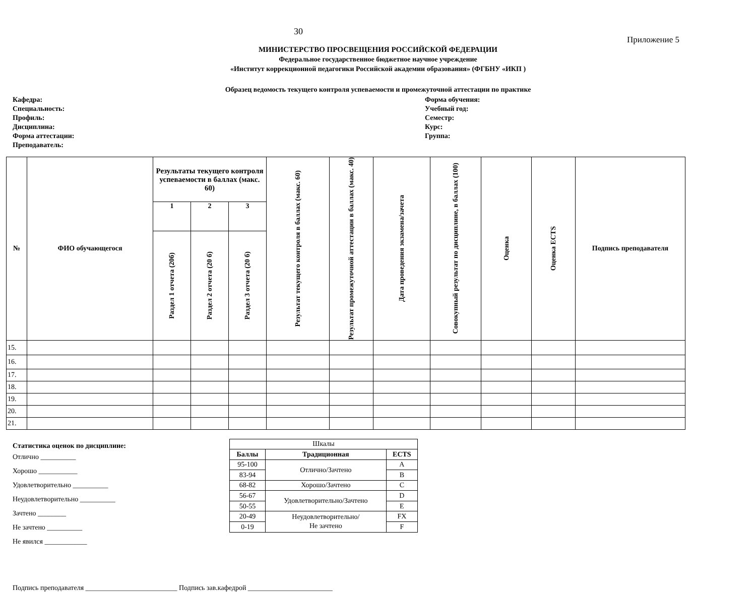30
Приложение 5
МИНИСТЕРСТВО ПРОСВЕЩЕНИЯ РОССИЙСКОЙ ФЕДЕРАЦИИ
Федеральное государственное бюджетное научное учреждение
«Институт коррекционной педагогики Российской академии образования» (ФГБНУ «ИКП )
Образец ведомость текущего контроля успеваемости и промежуточной аттестации по практике
Кафедра:
Специальность:
Профиль:
Дисциплина:
Форма аттестации:
Преподаватель:
Форма обучения:
Учебный год:
Семестр:
Курс:
Группа:
| № | ФИО обучающегося | Результаты текущего контроля успеваемости в баллах (макс. 60) | | | Результат текущего контроля в баллах (макс. 60) | Результат промежуточной аттестации в баллах (макс. 40) | Дата проведения экзамена/зачета | Совокупный результат по дисциплине, в баллах (100) | Оценка | Оценка ECTS | Подпись преподавателя |
| --- | --- | --- | --- | --- | --- | --- | --- | --- | --- | --- | --- |
| | | 1 | 2 | 3 | | | | | | | |
| | | Раздел 1 отчета (20б) | Раздел 2 отчета (20 б) | Раздел 3 отчета (20 б) | | | | | | | |
| 15. | | | | | | | | | | | |
| 16. | | | | | | | | | | | |
| 17. | | | | | | | | | | | |
| 18. | | | | | | | | | | | |
| 19. | | | | | | | | | | | |
| 20. | | | | | | | | | | | |
| 21. | | | | | | | | | | | |
Статистика оценок по дисциплине:
Отлично __________
Хорошо ___________
Удовлетворительно __________
Неудовлетворительно __________
Зачтено ________
Не зачтено __________
Не явился ____________
| Шкалы | | |
| Баллы | Традиционная | ECTS |
| 95-100 | Отлично/Зачтено | A |
| 83-94 | | B |
| 68-82 | Хорошо/Зачтено | C |
| 56-67 | Удовлетворительно/Зачтено | D |
| 50-55 | | E |
| 20-49 | Неудовлетворительно/ Не зачтено | FX |
| 0-19 | | F |
Подпись преподавателя __________________________ Подпись зав.кафедрой ________________________